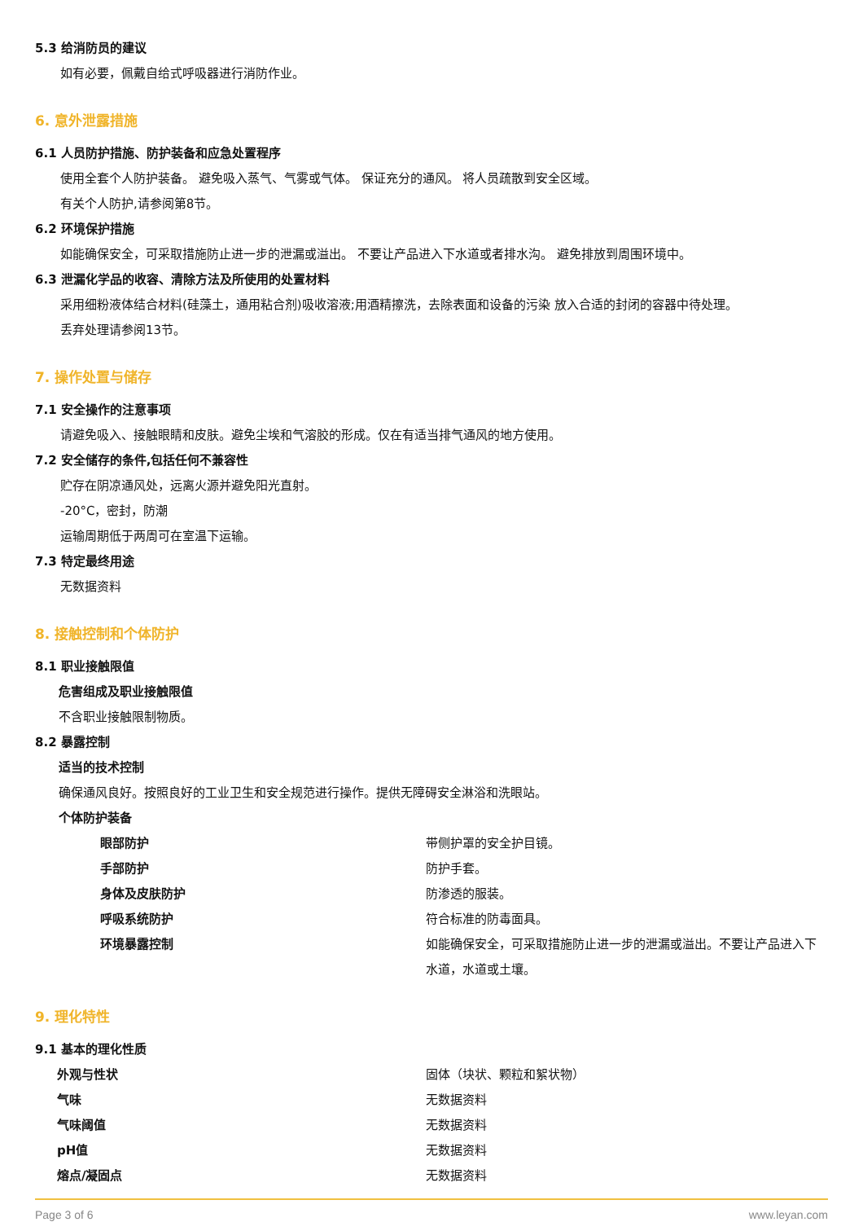5.3 给消防员的建议
如有必要，佩戴自给式呼吸器进行消防作业。
6. 意外泄露措施
6.1 人员防护措施、防护装备和应急处置程序
使用全套个人防护装备。 避免吸入蒸气、气雾或气体。 保证充分的通风。 将人员疏散到安全区域。
有关个人防护,请参阅第8节。
6.2 环境保护措施
如能确保安全，可采取措施防止进一步的泄漏或溢出。 不要让产品进入下水道或者排水沟。 避免排放到周围环境中。
6.3 泄漏化学品的收容、清除方法及所使用的处置材料
采用细粉液体结合材料(硅藻土，通用粘合剂)吸收溶液;用酒精擦洗，去除表面和设备的污染 放入合适的封闭的容器中待处理。
丢弃处理请参阅13节。
7. 操作处置与储存
7.1 安全操作的注意事项
请避免吸入、接触眼睛和皮肤。避免尘埃和气溶胶的形成。仅在有适当排气通风的地方使用。
7.2 安全储存的条件,包括任何不兼容性
贮存在阴凉通风处，远离火源并避免阳光直射。
-20°C，密封，防潮
运输周期低于两周可在室温下运输。
7.3 特定最终用途
无数据资料
8. 接触控制和个体防护
8.1 职业接触限值
危害组成及职业接触限值
不含职业接触限制物质。
8.2 暴露控制
适当的技术控制
确保通风良好。按照良好的工业卫生和安全规范进行操作。提供无障碍安全淋浴和洗眼站。
个体防护装备
| | 眼部防护 | 带侧护罩的安全护目镜。 |
| | 手部防护 | 防护手套。 |
| | 身体及皮肤防护 | 防渗透的服装。 |
| | 呼吸系统防护 | 符合标准的防毒面具。 |
| | 环境暴露控制 | 如能确保安全，可采取措施防止进一步的泄漏或溢出。不要让产品进入下水道，水道或土壤。 |
9. 理化特性
9.1 基本的理化性质
| | 外观与性状 | 固体（块状、颗粒和絮状物） |
| | 气味 | 无数据资料 |
| | 气味阈值 | 无数据资料 |
| | pH值 | 无数据资料 |
| | 熔点/凝固点 | 无数据资料 |
Page 3 of 6 www.leyan.com